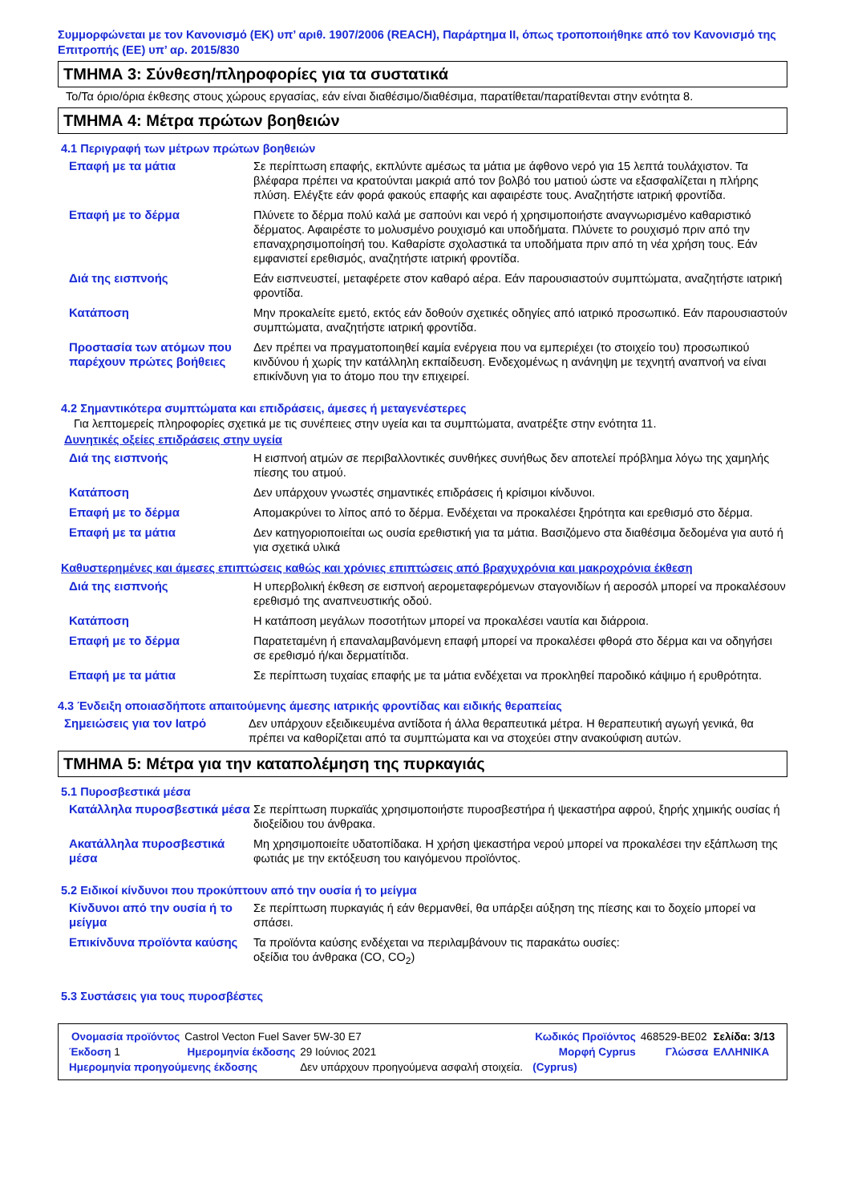Συμμορφώνεται με τον Κανονισμό (ΕΚ) υπ’ αριθ. 1907/2006 (REACH), Παράρτημα II, όπως τροποποιήθηκε από τον Κανονισμό της Επιτροπής (ΕΕ) υπ’ αρ. 2015/830
ΤΜΗΜΑ 3: Σύνθεση/πληροφορίες για τα συστατικά
Το/Τα όριο/όρια έκθεσης στους χώρους εργασίας, εάν είναι διαθέσιμο/διαθέσιμα, παρατίθεται/παρατίθενται στην ενότητα 8.
ΤΜΗΜΑ 4: Μέτρα πρώτων βοηθειών
4.1 Περιγραφή των μέτρων πρώτων βοηθειών
| Επαφή με τα μάτια | Σε περίπτωση επαφής, εκπλύντε αμέσως τα μάτια με άφθονο νερό για 15 λεπτά τουλάχιστον. Τα βλέφαρα πρέπει να κρατούνται μακριά από τον βολβό του ματιού ώστε να εξασφαλίζεται η πλήρης πλύση. Ελέγξτε εάν φορά φακούς επαφής και αφαιρέστε τους. Αναζητήστε ιατρική φροντίδα. |
| Επαφή με το δέρμα | Πλύνετε το δέρμα πολύ καλά με σαπούνι και νερό ή χρησιμοποιήστε αναγνωρισμένο καθαριστικό δέρματος. Αφαιρέστε το μολυσμένο ρουχισμό και υποδήματα. Πλύνετε το ρουχισμό πριν από την επαναχρησιμοποίησή του. Καθαρίστε σχολαστικά τα υποδήματα πριν από τη νέα χρήση τους. Εάν εμφανιστεί ερεθισμός, αναζητήστε ιατρική φροντίδα. |
| Διά της εισπνοής | Εάν εισπνευστεί, μεταφέρετε στον καθαρό αέρα. Εάν παρουσιαστούν συμπτώματα, αναζητήστε ιατρική φροντίδα. |
| Κατάποση | Μην προκαλείτε εμετό, εκτός εάν δοθούν σχετικές οδηγίες από ιατρικό προσωπικό. Εάν παρουσιαστούν συμπτώματα, αναζητήστε ιατρική φροντίδα. |
| Προστασία των ατόμων που παρέχουν πρώτες βοήθειες | Δεν πρέπει να πραγματοποιηθεί καμία ενέργεια που να εμπεριέχει (το στοιχείο του) προσωπικού κινδύνου ή χωρίς την κατάλληλη εκπαίδευση. Ενδεχομένως η ανάνηψη με τεχνητή αναπνοή να είναι επικίνδυνη για το άτομο που την επιχειρεί. |
4.2 Σημαντικότερα συμπτώματα και επιδράσεις, άμεσες ή μεταγενέστερες
Για λεπτομερείς πληροφορίες σχετικά με τις συνέπειες στην υγεία και τα συμπτώματα, ανατρέξτε στην ενότητα 11.
Δυνητικές οξείες επιδράσεις στην υγεία
| Διά της εισπνοής | Η εισπνοή ατμών σε περιβαλλοντικές συνθήκες συνήθως δεν αποτελεί πρόβλημα λόγω της χαμηλής πίεσης του ατμού. |
| Κατάποση | Δεν υπάρχουν γνωστές σημαντικές επιδράσεις ή κρίσιμοι κίνδυνοι. |
| Επαφή με το δέρμα | Απομακρύνει το λίπος από το δέρμα. Ενδέχεται να προκαλέσει ξηρότητα και ερεθισμό στο δέρμα. |
| Επαφή με τα μάτια | Δεν κατηγοριοποιείται ως ουσία ερεθιστική για τα μάτια. Βασιζόμενο στα διαθέσιμα δεδομένα για αυτό ή για σχετικά υλικά |
Καθυστερημένες και άμεσες επιπτώσεις καθώς και χρόνιες επιπτώσεις από βραχυχρόνια και μακροχρόνια έκθεση
| Διά της εισπνοής | Η υπερβολική έκθεση σε εισπνοή αερομεταφερόμενων σταγονιδίων ή αεροσόλ μπορεί να προκαλέσουν ερεθισμό της αναπνευστικής οδού. |
| Κατάποση | Η κατάποση μεγάλων ποσοτήτων μπορεί να προκαλέσει ναυτία και διάρροια. |
| Επαφή με το δέρμα | Παρατεταμένη ή επαναλαμβανόμενη επαφή μπορεί να προκαλέσει φθορά στο δέρμα και να οδηγήσει σε ερεθισμό ή/και δερματίτιδα. |
| Επαφή με τα μάτια | Σε περίπτωση τυχαίας επαφής με τα μάτια ενδέχεται να προκληθεί παροδικό κάψιμο ή ερυθρότητα. |
4.3 Ένδειξη οποιασδήποτε απαιτούμενης άμεσης ιατρικής φροντίδας και ειδικής θεραπείας
| Σημειώσεις για τον Ιατρό | Δεν υπάρχουν εξειδικευμένα αντίδοτα ή άλλα θεραπευτικά μέτρα. Η θεραπευτική αγωγή γενικά, θα πρέπει να καθορίζεται από τα συμπτώματα και να στοχεύει στην ανακούφιση αυτών. |
ΤΜΗΜΑ 5: Μέτρα για την καταπολέμηση της πυρκαγιάς
5.1 Πυροσβεστικά μέσα
| Κατάλληλα πυροσβεστικά μέσα | Σε περίπτωση πυρκαϊάς χρησιμοποιήστε πυροσβεστήρα ή ψεκαστήρα αφρού, ξηρής χημικής ουσίας ή διοξείδιου του άνθρακα. |
| Ακατάλληλα πυροσβεστικά μέσα | Μη χρησιμοποιείτε υδατοπίδακα. Η χρήση ψεκαστήρα νερού μπορεί να προκαλέσει την εξάπλωση της φωτιάς με την εκτόξευση του καιγόμενου προϊόντος. |
5.2 Ειδικοί κίνδυνοι που προκύπτουν από την ουσία ή το μείγμα
| Κίνδυνοι από την ουσία ή το μείγμα | Σε περίπτωση πυρκαγιάς ή εάν θερμανθεί, θα υπάρξει αύξηση της πίεσης και το δοχείο μπορεί να σπάσει. |
| Επικίνδυνα προϊόντα καύσης | Τα προϊόντα καύσης ενδέχεται να περιλαμβάνουν τις παρακάτω ουσίες: οξείδια του άνθρακα (CO, CO<sub>2</sub>) |
5.3 Συστάσεις για τους πυροσβέστες
| Ονομασία προϊόντος | Castrol Vecton Fuel Saver 5W-30 E7 | | Κωδικός Προϊόντος | 468529-BE02 | Σελίδα: 3/13 |
| Έκδοση 1 | Ημερομηνία έκδοσης | 29 Ιούνιος 2021 | Μορφή Cyprus | Γλώσσα | ΕΛΛΗΝΙΚΑ |
| Ημερομηνία προηγούμενης έκδοσης | | Δεν υπάρχουν προηγούμενα ασφαλή στοιχεία. | (Cyprus) | | |